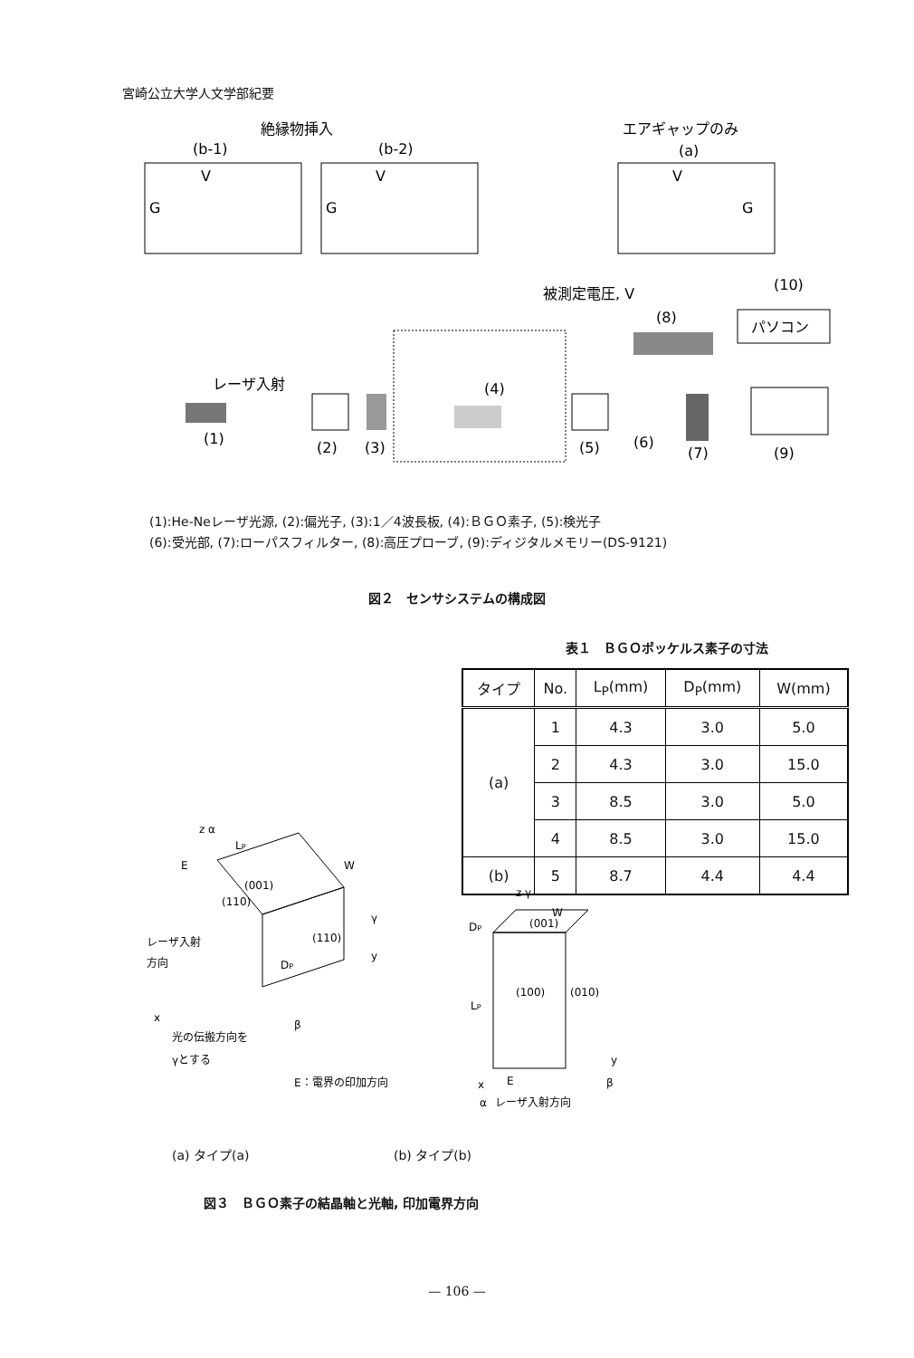宮崎公立大学人文学部紀要
絶縁物挿入
エアギャップのみ
(b-1)
(b-2)
(a)
G
G
G
V
V
V
被測定電圧, V
(10)
パソコン
(8)
レーザ入射
(4)
(1)
(2)
(3)
(5)
(6)
(7)
(9)
(1):He-Neレーザ光源, (2):偏光子, (3):1／4波長板, (4):ＢＧＯ素子, (5):検光子
(6):受光部, (7):ローパスフィルター, (8):高圧プローブ, (9):ディジタルメモリー(DS-9121)
図２　センサシステムの構成図
表１　ＢＧＯポッケルス素子の寸法
| タイプ | No. | L<sub>P</sub>(mm) | D<sub>P</sub>(mm) | W(mm) |
| --- | --- | --- | --- | --- |
| (a) | 1 | 4.3 | 3.0 | 5.0 |
| | 2 | 4.3 | 3.0 | 15.0 |
| | 3 | 8.5 | 3.0 | 5.0 |
| | 4 | 8.5 | 3.0 | 15.0 |
| (b) | 5 | 8.7 | 4.4 | 4.4 |
z α
LP
W
E
(001)
(110)
(110)
DP
γ
y
レーザ入射
方向
x
光の伝搬方向を
γとする
β
E：電界の印加方向
z γ
W
DP
(001)
(100)
(010)
LP
y
β
x
E
α
レーザ入射方向
(a) タイプ(a) (b) タイプ(b)
図３　ＢＧＯ素子の結晶軸と光軸, 印加電界方向
— 106 —